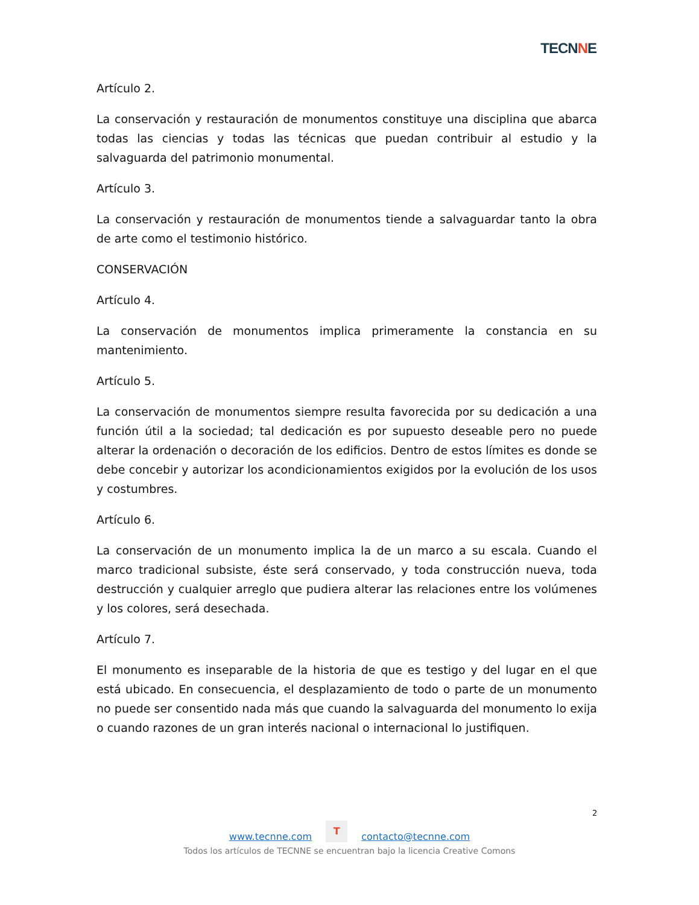TECNNE
Artículo 2.
La conservación y restauración de monumentos constituye una disciplina que abarca todas las ciencias y todas las técnicas que puedan contribuir al estudio y la salvaguarda del patrimonio monumental.
Artículo 3.
La conservación y restauración de monumentos tiende a salvaguardar tanto la obra de arte como el testimonio histórico.
CONSERVACIÓN
Artículo 4.
La conservación de monumentos implica primeramente la constancia en su mantenimiento.
Artículo 5.
La conservación de monumentos siempre resulta favorecida por su dedicación a una función útil a la sociedad; tal dedicación es por supuesto deseable pero no puede alterar la ordenación o decoración de los edificios. Dentro de estos límites es donde se debe concebir y autorizar los acondicionamientos exigidos por la evolución de los usos y costumbres.
Artículo 6.
La conservación de un monumento implica la de un marco a su escala. Cuando el marco tradicional subsiste, éste será conservado, y toda construcción nueva, toda destrucción y cualquier arreglo que pudiera alterar las relaciones entre los volúmenes y los colores, será desechada.
Artículo 7.
El monumento es inseparable de la historia de que es testigo y del lugar en el que está ubicado. En consecuencia, el desplazamiento de todo o parte de un monumento no puede ser consentido nada más que cuando la salvaguarda del monumento lo exija o cuando razones de un gran interés nacional o internacional lo justifiquen.
2
www.tecnne.com T contacto@tecnne.com
Todos los artículos de TECNNE se encuentran bajo la licencia Creative Comons